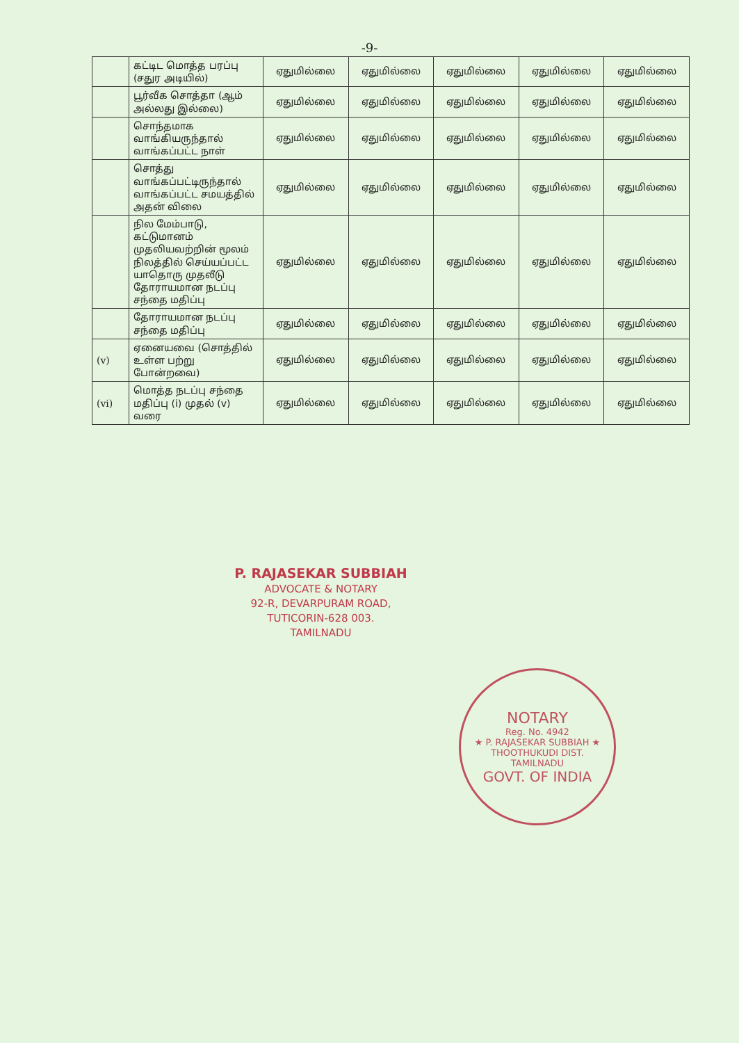-9-
| | கட்டிட மொத்த பரப்பு (சதுர அடியில்) | ஏதுமில்லை | ஏதுமில்லை | ஏதுமில்லை | ஏதுமில்லை | ஏதுமில்லை |
| | பூர்வீக சொத்தா (ஆம் அல்லது இல்லை) | ஏதுமில்லை | ஏதுமில்லை | ஏதுமில்லை | ஏதுமில்லை | ஏதுமில்லை |
| | சொந்தமாக வாங்கியருந்தால் வாங்கப்பட்ட நாள் | ஏதுமில்லை | ஏதுமில்லை | ஏதுமில்லை | ஏதுமில்லை | ஏதுமில்லை |
| | சொத்து வாங்கப்பட்டிருந்தால் வாங்கப்பட்ட சமயத்தில் அதன் விலை | ஏதுமில்லை | ஏதுமில்லை | ஏதுமில்லை | ஏதுமில்லை | ஏதுமில்லை |
| | நில மேம்பாடு, கட்டுமானம் முதலியவற்றின் மூலம் நிலத்தில் செய்யப்பட்ட யாதொரு முதலீடு தோராயமான நடப்பு சந்தை மதிப்பு | ஏதுமில்லை | ஏதுமில்லை | ஏதுமில்லை | ஏதுமில்லை | ஏதுமில்லை |
| | தோராயமான நடப்பு சந்தை மதிப்பு | ஏதுமில்லை | ஏதுமில்லை | ஏதுமில்லை | ஏதுமில்லை | ஏதுமில்லை |
| (v) | ஏனையவை (சொத்தில் உள்ள பற்று போன்றவை) | ஏதுமில்லை | ஏதுமில்லை | ஏதுமில்லை | ஏதுமில்லை | ஏதுமில்லை |
| (vi) | மொத்த நடப்பு சந்தை மதிப்பு (i) முதல் (v) வரை | ஏதுமில்லை | ஏதுமில்லை | ஏதுமில்லை | ஏதுமில்லை | ஏதுமில்லை |
P. RAJASEKAR SUBBIAH
ADVOCATE & NOTARY
92-R, DEVARPURAM ROAD,
TUTICORIN-628 003.
TAMILNADU
NOTARY
Reg. No. 4942
★ P. RAJASEKAR SUBBIAH ★
THOOTHUKUDI DIST.
TAMILNADU
GOVT. OF INDIA